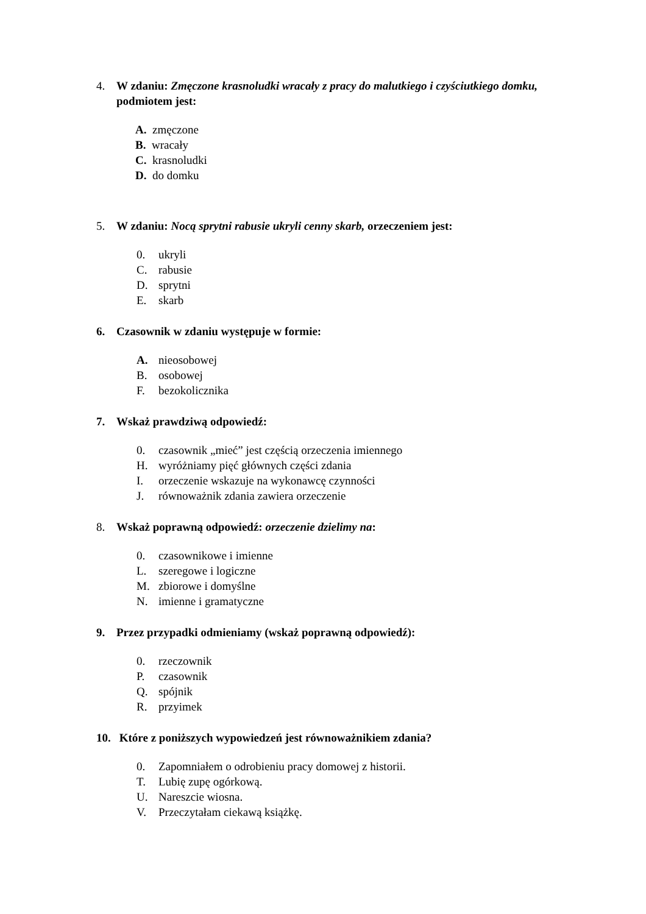4. W zdaniu: Zmęczone krasnoludki wracały z pracy do malutkiego i czyściutkiego domku, podmiotem jest:
A. zmęczone
B. wracały
C. krasnoludki
D. do domku
5. W zdaniu: Nocą sprytni rabusie ukryli cenny skarb, orzeczeniem jest:
0. ukryli
C. rabusie
D. sprytni
E. skarb
6. Czasownik w zdaniu występuje w formie:
A. nieosobowej
B. osobowej
F. bezokolicznika
7. Wskaż prawdziwą odpowiedź:
0. czasownik „mieć” jest częścią orzeczenia imiennego
H. wyróżniamy pięć głównych części zdania
I. orzeczenie wskazuje na wykonawcę czynności
J. równoważnik zdania zawiera orzeczenie
8. Wskaż poprawną odpowiedź: orzeczenie dzielimy na:
0. czasownikowe i imienne
L. szeregowe i logiczne
M. zbiorowe i domyślne
N. imienne i gramatyczne
9. Przez przypadki odmieniamy (wskaż poprawną odpowiedź):
0. rzeczownik
P. czasownik
Q. spójnik
R. przyimek
10. Które z poniższych wypowiedzeń jest równoważnikiem zdania?
0. Zapomniałem o odrobieniu pracy domowej z historii.
T. Lubię zupę ogórkową.
U. Nareszcie wiosna.
V. Przeczytałam ciekawą książkę.